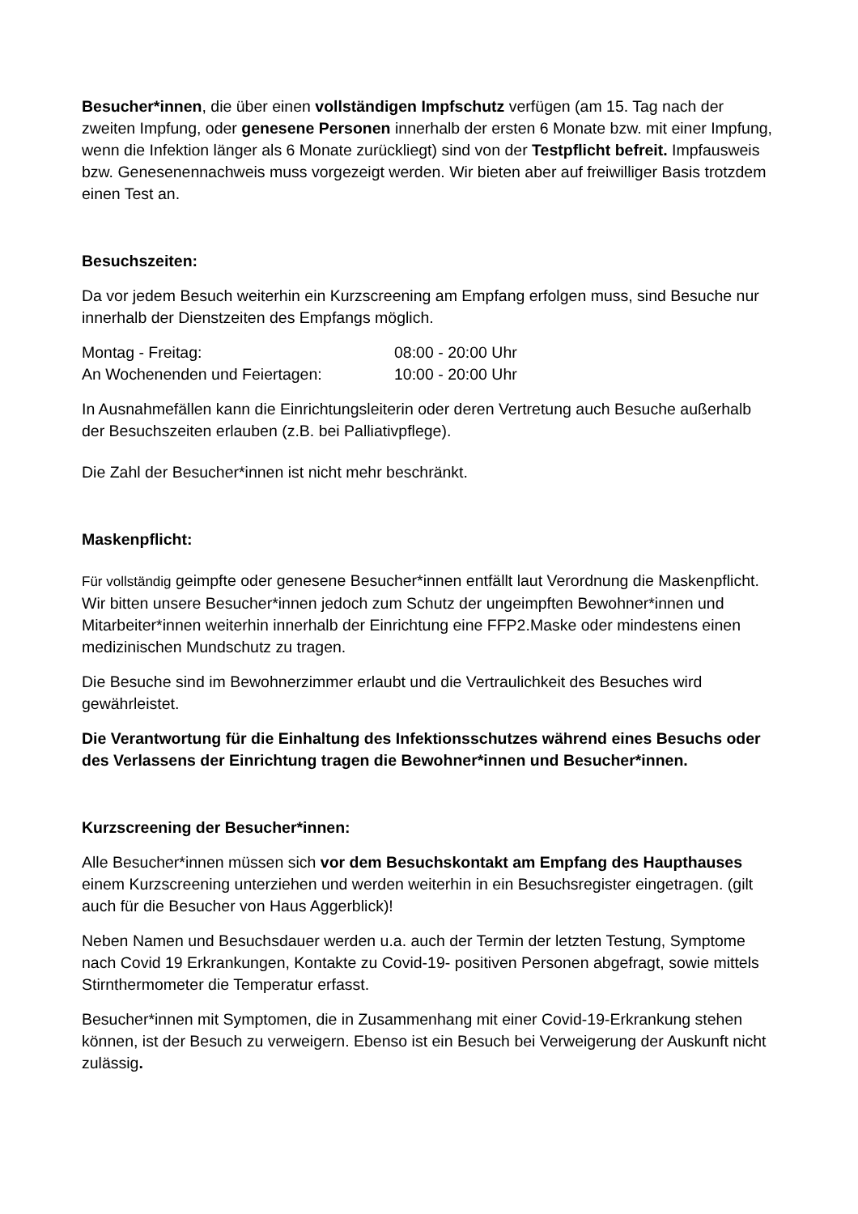Besucher*innen, die über einen vollständigen Impfschutz verfügen (am 15. Tag nach der zweiten Impfung, oder genesene Personen innerhalb der ersten 6 Monate bzw. mit einer Impfung, wenn die Infektion länger als 6 Monate zurückliegt) sind von der Testpflicht befreit. Impfausweis bzw. Genesenennachweis muss vorgezeigt werden. Wir bieten aber auf freiwilliger Basis trotzdem einen Test an.
Besuchszeiten:
Da vor jedem Besuch weiterhin ein Kurzscreening am Empfang erfolgen muss, sind Besuche nur innerhalb der Dienstzeiten des Empfangs möglich.
| Montag - Freitag: | 08:00 - 20:00 Uhr |
| An Wochenenden und Feiertagen: | 10:00 - 20:00 Uhr |
In Ausnahmefällen kann die Einrichtungsleiterin oder deren Vertretung auch Besuche außerhalb der Besuchszeiten erlauben (z.B. bei Palliativpflege).
Die Zahl der Besucher*innen ist nicht mehr beschränkt.
Maskenpflicht:
Für vollständig geimpfte oder genesene Besucher*innen entfällt laut Verordnung die Maskenpflicht. Wir bitten unsere Besucher*innen jedoch zum Schutz der ungeimpften Bewohner*innen und Mitarbeiter*innen weiterhin innerhalb der Einrichtung eine FFP2.Maske oder mindestens einen medizinischen Mundschutz zu tragen.
Die Besuche sind im Bewohnerzimmer erlaubt und die Vertraulichkeit des Besuches wird gewährleistet.
Die Verantwortung für die Einhaltung des Infektionsschutzes während eines Besuchs oder des Verlassens der Einrichtung tragen die Bewohner*innen und Besucher*innen.
Kurzscreening der Besucher*innen:
Alle Besucher*innen müssen sich vor dem Besuchskontakt am Empfang des Haupthauses einem Kurzscreening unterziehen und werden weiterhin in ein Besuchsregister eingetragen. (gilt auch für die Besucher von Haus Aggerblick)!
Neben Namen und Besuchsdauer werden u.a. auch der Termin der letzten Testung, Symptome nach Covid 19 Erkrankungen, Kontakte zu Covid-19- positiven Personen abgefragt, sowie mittels Stirnthermometer die Temperatur erfasst.
Besucher*innen mit Symptomen, die in Zusammenhang mit einer Covid-19-Erkrankung stehen können, ist der Besuch zu verweigern. Ebenso ist ein Besuch bei Verweigerung der Auskunft nicht zulässig.